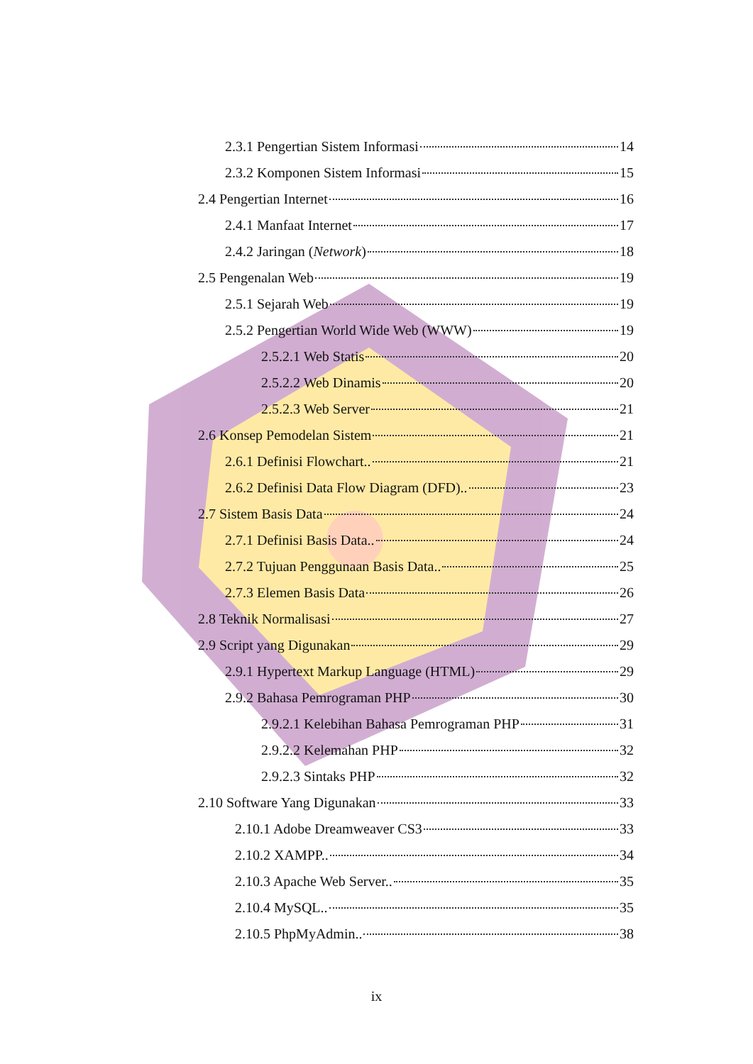2.3.1 Pengertian Sistem Informasi 14
2.3.2 Komponen Sistem Informasi 15
2.4 Pengertian Internet 16
2.4.1 Manfaat Internet 17
2.4.2 Jaringan (Network) 18
2.5 Pengenalan Web 19
2.5.1 Sejarah Web 19
2.5.2 Pengertian World Wide Web (WWW) 19
2.5.2.1 Web Statis 20
2.5.2.2 Web Dinamis 20
2.5.2.3 Web Server 21
2.6 Konsep Pemodelan Sistem 21
2.6.1 Definisi Flowchart.. 21
2.6.2 Definisi Data Flow Diagram (DFD).. 23
2.7 Sistem Basis Data 24
2.7.1 Definisi Basis Data.. 24
2.7.2 Tujuan Penggunaan Basis Data.. 25
2.7.3 Elemen Basis Data 26
2.8 Teknik Normalisasi 27
2.9 Script yang Digunakan 29
2.9.1 Hypertext Markup Language (HTML) 29
2.9.2 Bahasa Pemrograman PHP 30
2.9.2.1 Kelebihan Bahasa Pemrograman PHP 31
2.9.2.2 Kelemahan PHP 32
2.9.2.3 Sintaks PHP 32
2.10 Software Yang Digunakan 33
2.10.1 Adobe Dreamweaver CS3 33
2.10.2 XAMPP.. 34
2.10.3 Apache Web Server.. 35
2.10.4 MySQL.. 35
2.10.5 PhpMyAdmin.. 38
ix